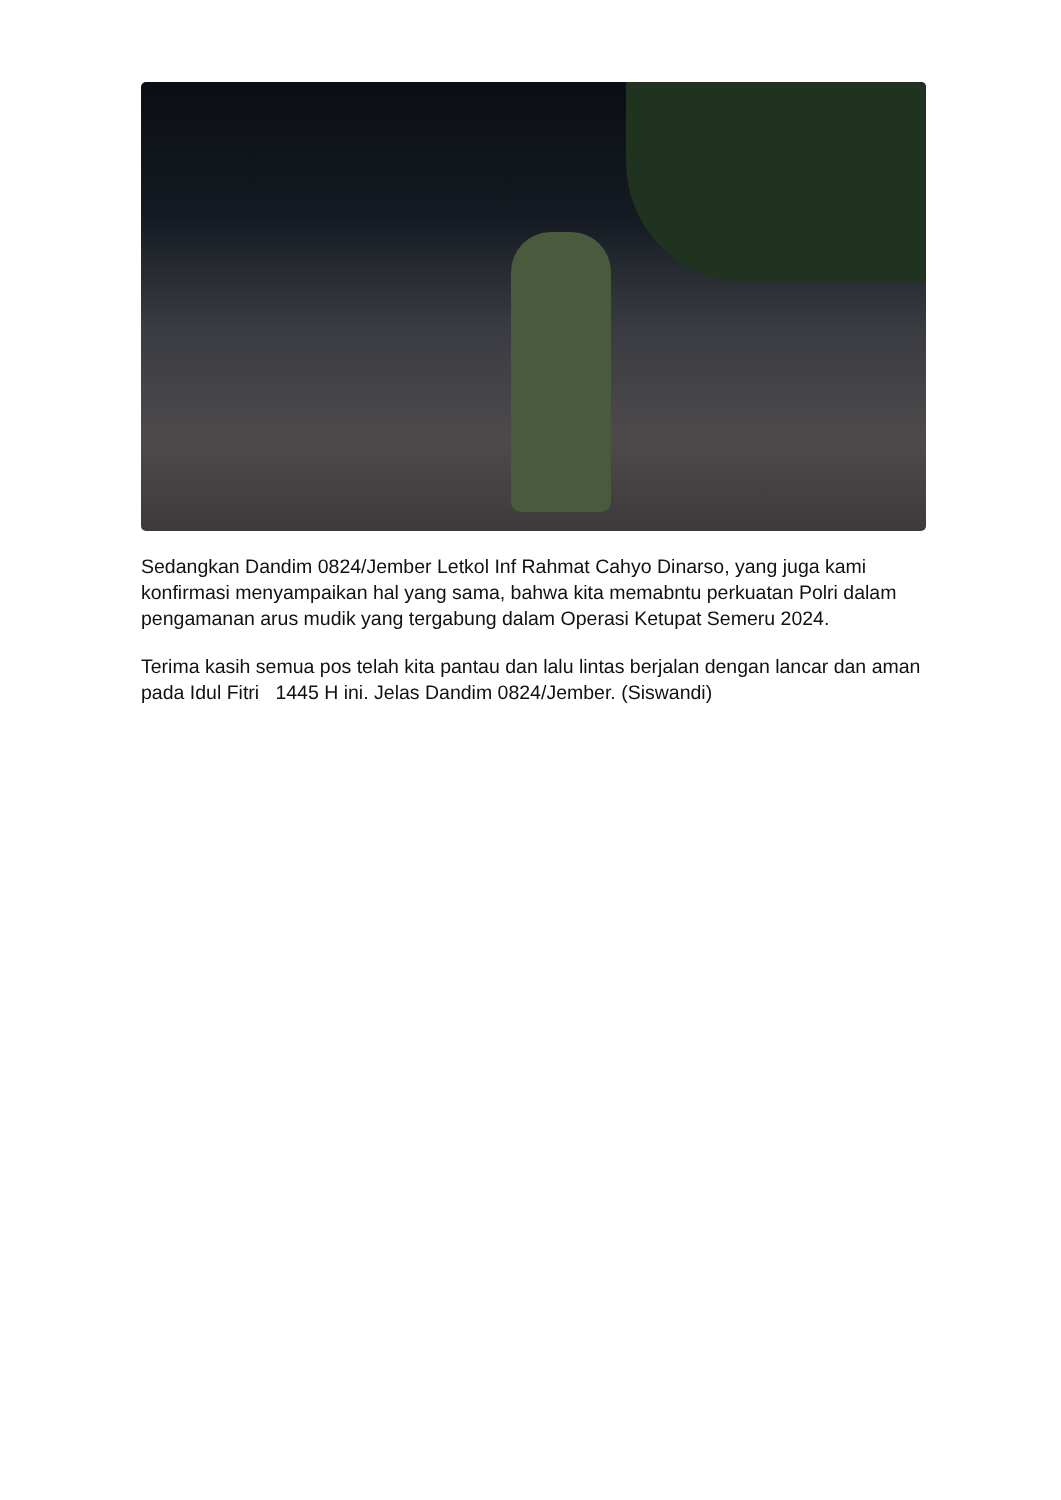Sedangkan Dandim 0824/Jember Letkol Inf Rahmat Cahyo Dinarso, yang juga kami konfirmasi menyampaikan hal yang sama, bahwa kita memabntu perkuatan Polri dalam pengamanan arus mudik yang tergabung dalam Operasi Ketupat Semeru 2024.
Terima kasih semua pos telah kita pantau dan lalu lintas berjalan dengan lancar dan aman pada Idul Fitri 1445 H ini. Jelas Dandim 0824/Jember. (Siswandi)